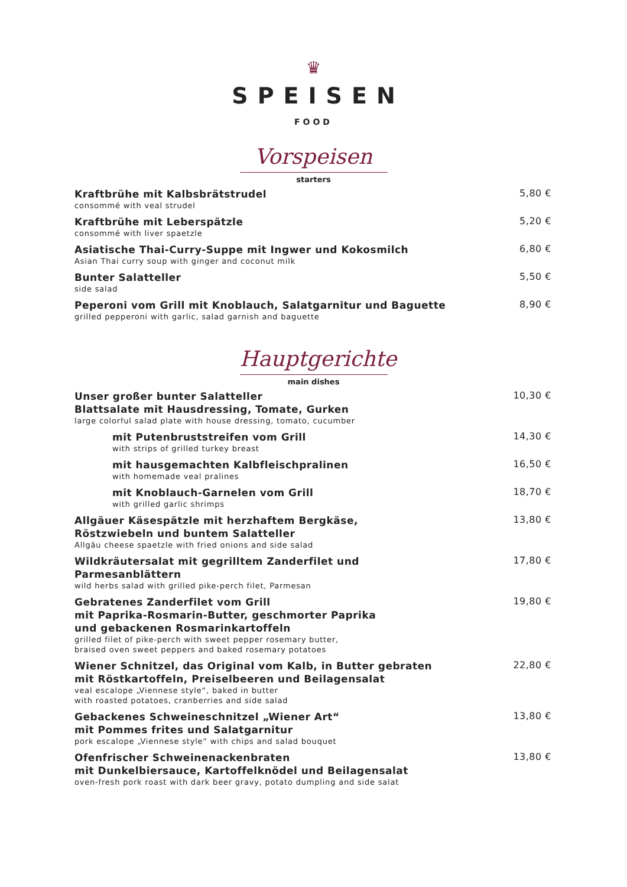♛
SPEISEN
FOOD
Vorspeisen
starters
Kraftbrühe mit Kalbsbrätstrudel
consommé with veal strudel
5,80 €
Kraftbrühe mit Leberspätzle
consommé with liver spaetzle
5,20 €
Asiatische Thai-Curry-Suppe mit Ingwer und Kokosmilch
Asian Thai curry soup with ginger and coconut milk
6,80 €
Bunter Salatteller
side salad
5,50 €
Peperoni vom Grill mit Knoblauch, Salatgarnitur und Baguette
grilled pepperoni with garlic, salad garnish and baguette
8,90 €
Hauptgerichte
main dishes
Unser großer bunter Salatteller
Blattsalate mit Hausdressing, Tomate, Gurken
large colorful salad plate with house dressing, tomato, cucumber
10,30 €
mit Putenbruststreifen vom Grill
with strips of grilled turkey breast
14,30 €
mit hausgemachten Kalbfleischpralinen
with homemade veal pralines
16,50 €
mit Knoblauch-Garnelen vom Grill
with grilled garlic shrimps
18,70 €
Allgäuer Käsespätzle mit herzhaftem Bergkäse,
Röstzwiebeln und buntem Salatteller
Allgäu cheese spaetzle with fried onions and side salad
13,80 €
Wildkräutersalat mit gegrilltem Zanderfilet und
Parmesanblättern
wild herbs salad with grilled pike-perch filet, Parmesan
17,80 €
Gebratenes Zanderfilet vom Grill
mit Paprika-Rosmarin-Butter, geschmorter Paprika
und gebackenen Rosmarinkartoffeln
grilled filet of pike-perch with sweet pepper rosemary butter,
braised oven sweet peppers and baked rosemary potatoes
19,80 €
Wiener Schnitzel, das Original vom Kalb, in Butter gebraten
mit Röstkartoffeln, Preiselbeeren und Beilagensalat
veal escalope „Viennese style“, baked in butter
with roasted potatoes, cranberries and side salad
22,80 €
Gebackenes Schweineschnitzel „Wiener Art“mit Pommes frites und Salatgarnitur
pork escalope „Viennese style“ with chips and salad bouquet
13,80 €
Ofenfrischer Schweinenackenbraten
mit Dunkelbiersauce, Kartoffelknödel und Beilagensalat
oven-fresh pork roast with dark beer gravy, potato dumpling and side salat
13,80 €